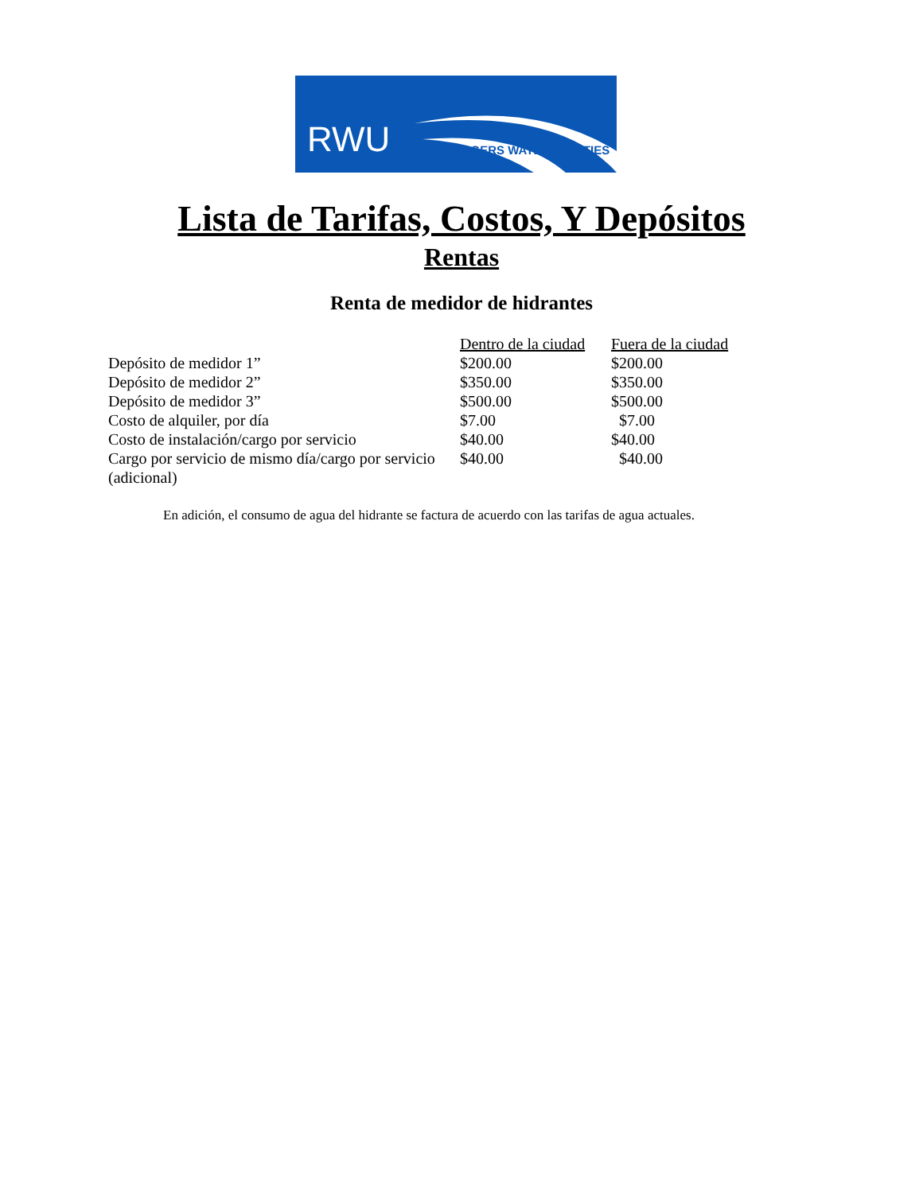RWU ROGERS WATER UTILITIES
Lista de Tarifas, Costos, Y Depósitos
Rentas
Renta de medidor de hidrantes
| | Dentro de la ciudad | Fuera de la ciudad |
| Depósito de medidor 1” | $200.00 | $200.00 |
| Depósito de medidor 2” | $350.00 | $350.00 |
| Depósito de medidor 3” | $500.00 | $500.00 |
| Costo de alquiler, por día | $7.00 | $7.00 |
| Costo de instalación/cargo por servicio | $40.00 | $40.00 |
| Cargo por servicio de mismo día/cargo por servicio (adicional) | $40.00 | $40.00 |
En adición, el consumo de agua del hidrante se factura de acuerdo con las tarifas de agua actuales.